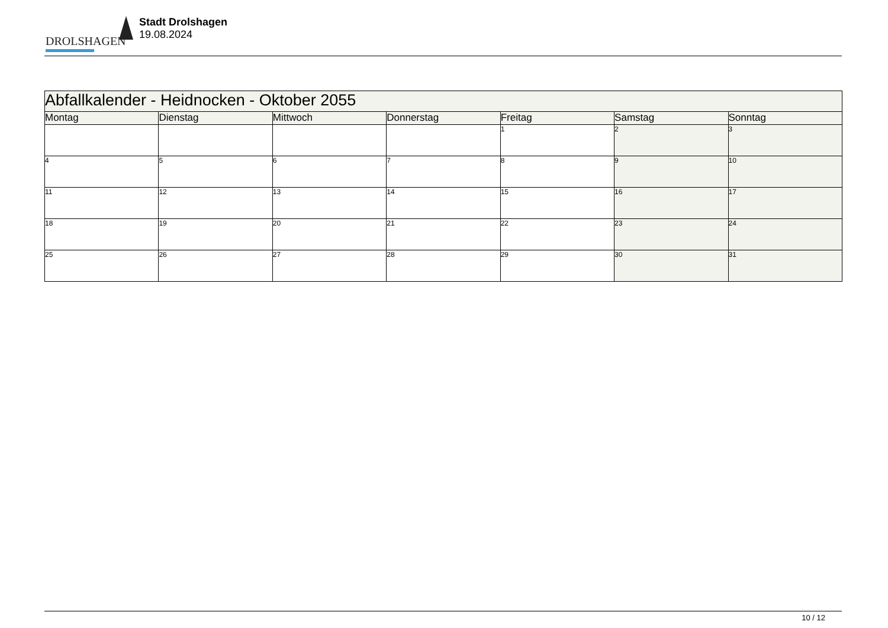DROLSHAGEN
Stadt Drolshagen
19.08.2024
| Abfallkalender - Heidnocken - Oktober 2055 | | | | | | |
| --- | --- | --- | --- | --- | --- | --- |
| Montag | Dienstag | Mittwoch | Donnerstag | Freitag | Samstag | Sonntag |
| | | | | 1 | 2 | 3 |
| 4 | 5 | 6 | 7 | 8 | 9 | 10 |
| 11 | 12 | 13 | 14 | 15 | 16 | 17 |
| 18 | 19 | 20 | 21 | 22 | 23 | 24 |
| 25 | 26 | 27 | 28 | 29 | 30 | 31 |
10 / 12